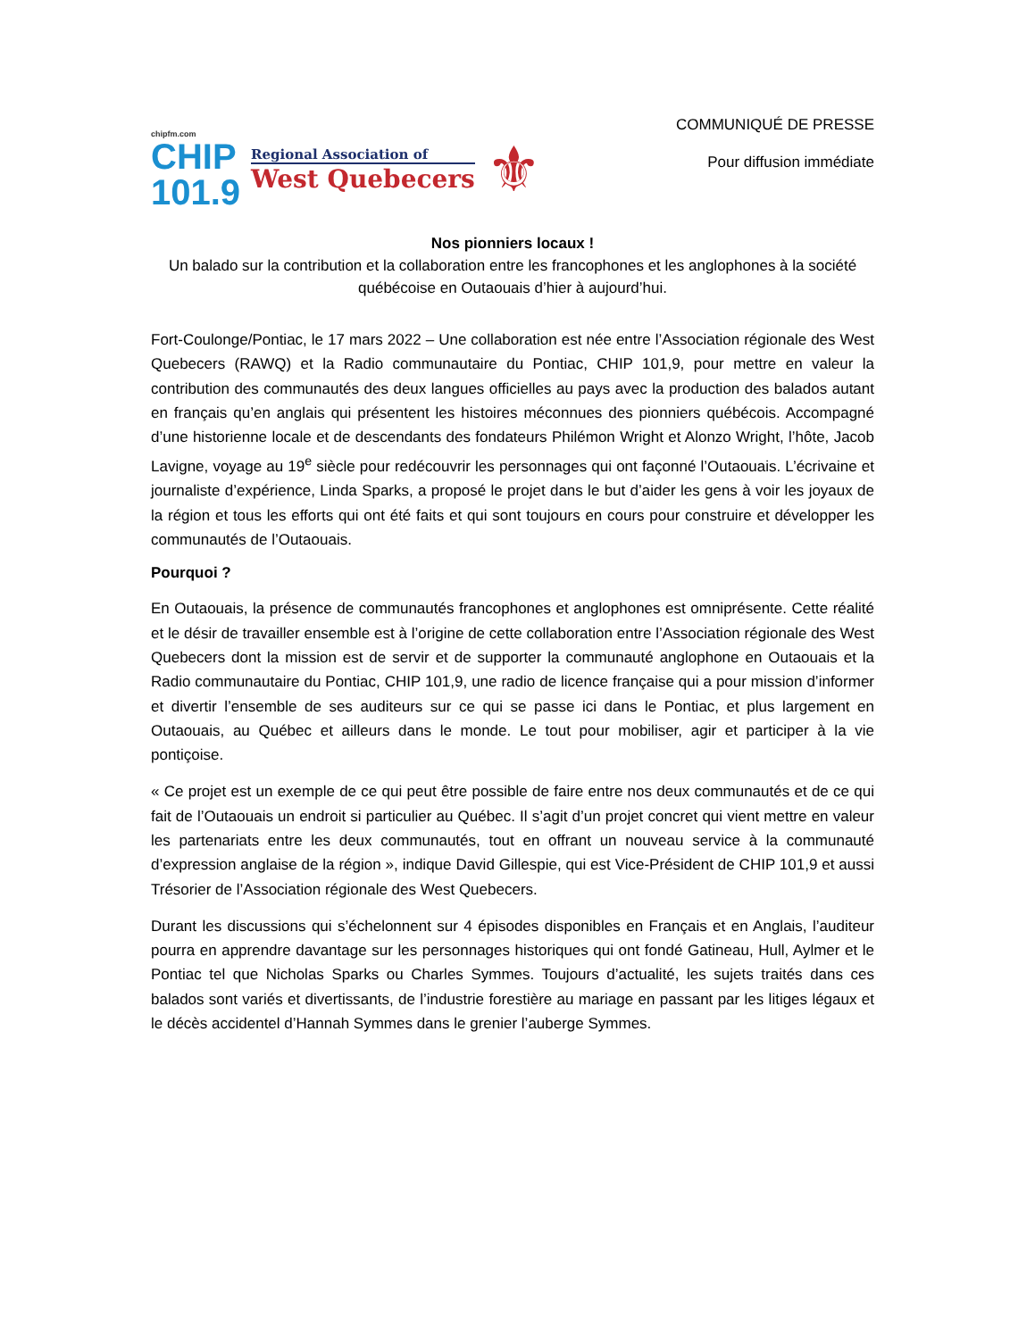chipfm.com
CHIP
101.9
Regional Association of
West Quebecers
⚜
COMMUNIQUÉ DE PRESSE
Pour diffusion immédiate
Nos pionniers locaux !
Un balado sur la contribution et la collaboration entre les francophones et les anglophones à la société québécoise en Outaouais d’hier à aujourd’hui.
Fort-Coulonge/Pontiac, le 17 mars 2022 – Une collaboration est née entre l’Association régionale des West Quebecers (RAWQ) et la Radio communautaire du Pontiac, CHIP 101,9, pour mettre en valeur la contribution des communautés des deux langues officielles au pays avec la production des balados autant en français qu’en anglais qui présentent les histoires méconnues des pionniers québécois. Accompagné d’une historienne locale et de descendants des fondateurs Philémon Wright et Alonzo Wright, l’hôte, Jacob Lavigne, voyage au 19<sup>e</sup> siècle pour redécouvrir les personnages qui ont façonné l’Outaouais. L’écrivaine et journaliste d’expérience, Linda Sparks, a proposé le projet dans le but d’aider les gens à voir les joyaux de la région et tous les efforts qui ont été faits et qui sont toujours en cours pour construire et développer les communautés de l’Outaouais.
Pourquoi ?
En Outaouais, la présence de communautés francophones et anglophones est omniprésente. Cette réalité et le désir de travailler ensemble est à l’origine de cette collaboration entre l’Association régionale des West Quebecers dont la mission est de servir et de supporter la communauté anglophone en Outaouais et la Radio communautaire du Pontiac, CHIP 101,9, une radio de licence française qui a pour mission d’informer et divertir l’ensemble de ses auditeurs sur ce qui se passe ici dans le Pontiac, et plus largement en Outaouais, au Québec et ailleurs dans le monde. Le tout pour mobiliser, agir et participer à la vie pontiçoise.
« Ce projet est un exemple de ce qui peut être possible de faire entre nos deux communautés et de ce qui fait de l’Outaouais un endroit si particulier au Québec. Il s’agit d’un projet concret qui vient mettre en valeur les partenariats entre les deux communautés, tout en offrant un nouveau service à la communauté d’expression anglaise de la région », indique David Gillespie, qui est Vice-Président de CHIP 101,9 et aussi Trésorier de l’Association régionale des West Quebecers.
Durant les discussions qui s’échelonnent sur 4 épisodes disponibles en Français et en Anglais, l’auditeur pourra en apprendre davantage sur les personnages historiques qui ont fondé Gatineau, Hull, Aylmer et le Pontiac tel que Nicholas Sparks ou Charles Symmes. Toujours d’actualité, les sujets traités dans ces balados sont variés et divertissants, de l’industrie forestière au mariage en passant par les litiges légaux et le décès accidentel d’Hannah Symmes dans le grenier l’auberge Symmes.